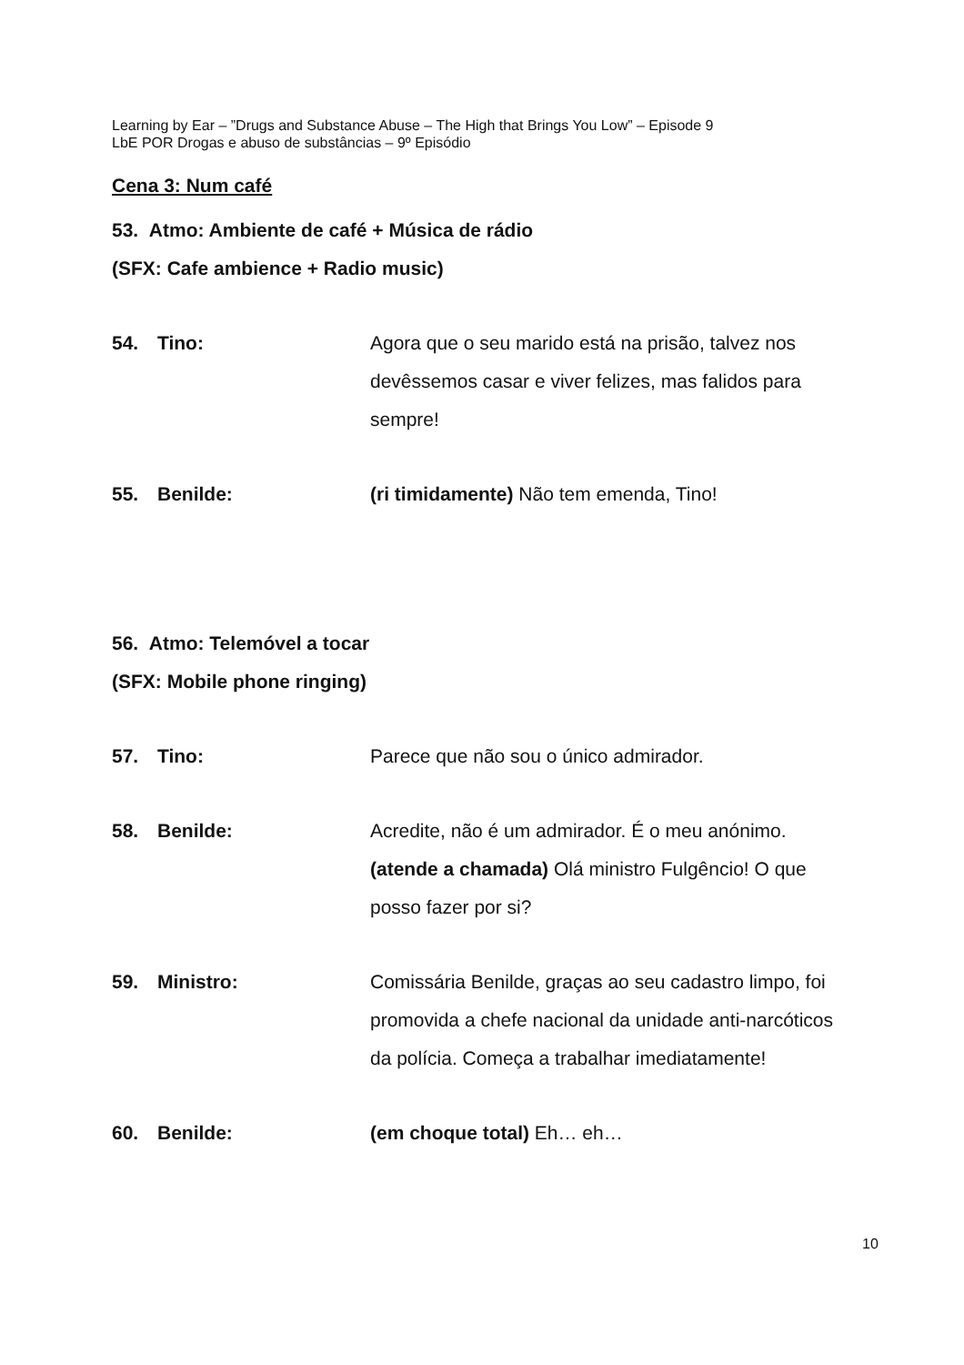Learning by Ear – ”Drugs and Substance Abuse – The High that Brings You Low” – Episode 9
LbE POR Drogas e abuso de substâncias – 9º Episódio
Cena 3: Num café
53. Atmo: Ambiente de café + Música de rádio
(SFX: Cafe ambience + Radio music)
54. Tino: Agora que o seu marido está na prisão, talvez nos devêssemos casar e viver felizes, mas falidos para sempre!
55. Benilde: (ri timidamente) Não tem emenda, Tino!
56. Atmo: Telemóvel a tocar
(SFX: Mobile phone ringing)
57. Tino: Parece que não sou o único admirador.
58. Benilde: Acredite, não é um admirador. É o meu anónimo. (atende a chamada) Olá ministro Fulgêncio! O que posso fazer por si?
59. Ministro: Comissária Benilde, graças ao seu cadastro limpo, foi promovida a chefe nacional da unidade anti-narcóticos da polícia. Começa a trabalhar imediatamente!
60. Benilde: (em choque total) Eh… eh…
10